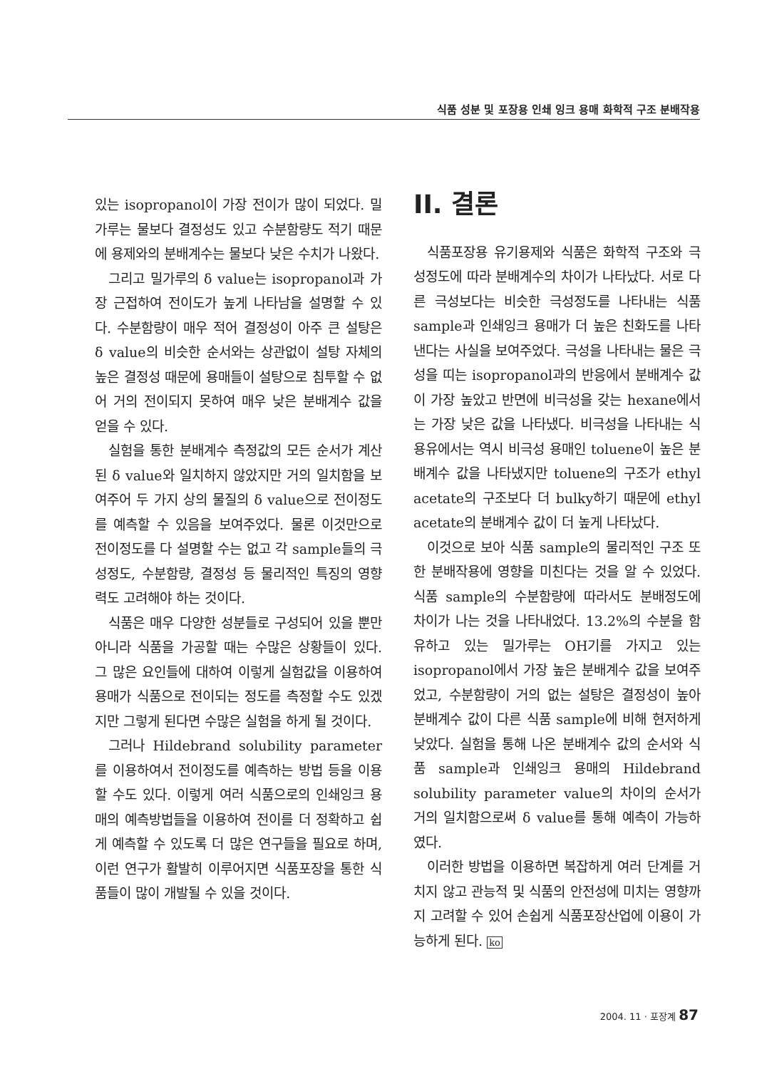식품 성분 및 포장용 인쇄 잉크 용매 화학적 구조 분배작용
있는 isopropanol이 가장 전이가 많이 되었다. 밀가루는 물보다 결정성도 있고 수분함량도 적기 때문에 용제와의 분배계수는 물보다 낮은 수치가 나왔다.
그리고 밀가루의 δ value는 isopropanol과 가장 근접하여 전이도가 높게 나타남을 설명할 수 있다. 수분함량이 매우 적어 결정성이 아주 큰 설탕은 δ value의 비슷한 순서와는 상관없이 설탕 자체의 높은 결정성 때문에 용매들이 설탕으로 침투할 수 없어 거의 전이되지 못하여 매우 낮은 분배계수 값을 얻을 수 있다.
실험을 통한 분배계수 측정값의 모든 순서가 계산된 δ value와 일치하지 않았지만 거의 일치함을 보여주어 두 가지 상의 물질의 δ value으로 전이정도를 예측할 수 있음을 보여주었다. 물론 이것만으로 전이정도를 다 설명할 수는 없고 각 sample들의 극성정도, 수분함량, 결정성 등 물리적인 특징의 영향력도 고려해야 하는 것이다.
식품은 매우 다양한 성분들로 구성되어 있을 뿐만 아니라 식품을 가공할 때는 수많은 상황들이 있다. 그 많은 요인들에 대하여 이렇게 실험값을 이용하여 용매가 식품으로 전이되는 정도를 측정할 수도 있겠지만 그렇게 된다면 수많은 실험을 하게 될 것이다.
그러나 Hildebrand solubility parameter를 이용하여서 전이정도를 예측하는 방법 등을 이용할 수도 있다. 이렇게 여러 식품으로의 인쇄잉크 용매의 예측방법들을 이용하여 전이를 더 정확하고 쉽게 예측할 수 있도록 더 많은 연구들을 필요로 하며, 이런 연구가 활발히 이루어지면 식품포장을 통한 식품들이 많이 개발될 수 있을 것이다.
II. 결론
식품포장용 유기용제와 식품은 화학적 구조와 극성정도에 따라 분배계수의 차이가 나타났다. 서로 다른 극성보다는 비슷한 극성정도를 나타내는 식품 sample과 인쇄잉크 용매가 더 높은 친화도를 나타낸다는 사실을 보여주었다. 극성을 나타내는 물은 극성을 띠는 isopropanol과의 반응에서 분배계수 값이 가장 높았고 반면에 비극성을 갖는 hexane에서는 가장 낮은 값을 나타냈다. 비극성을 나타내는 식용유에서는 역시 비극성 용매인 toluene이 높은 분배계수 값을 나타냈지만 toluene의 구조가 ethyl acetate의 구조보다 더 bulky하기 때문에 ethyl acetate의 분배계수 값이 더 높게 나타났다.
이것으로 보아 식품 sample의 물리적인 구조 또한 분배작용에 영향을 미친다는 것을 알 수 있었다. 식품 sample의 수분함량에 따라서도 분배정도에 차이가 나는 것을 나타내었다. 13.2%의 수분을 함유하고 있는 밀가루는 OH기를 가지고 있는 isopropanol에서 가장 높은 분배계수 값을 보여주었고, 수분함량이 거의 없는 설탕은 결정성이 높아 분배계수 값이 다른 식품 sample에 비해 현저하게 낮았다. 실험을 통해 나온 분배계수 값의 순서와 식품 sample과 인쇄잉크 용매의 Hildebrand solubility parameter value의 차이의 순서가 거의 일치함으로써 δ value를 통해 예측이 가능하였다.
이러한 방법을 이용하면 복잡하게 여러 단계를 거치지 않고 관능적 및 식품의 안전성에 미치는 영향까지 고려할 수 있어 손쉽게 식품포장산업에 이용이 가능하게 된다. ko
2004. 11 · 포장계 87